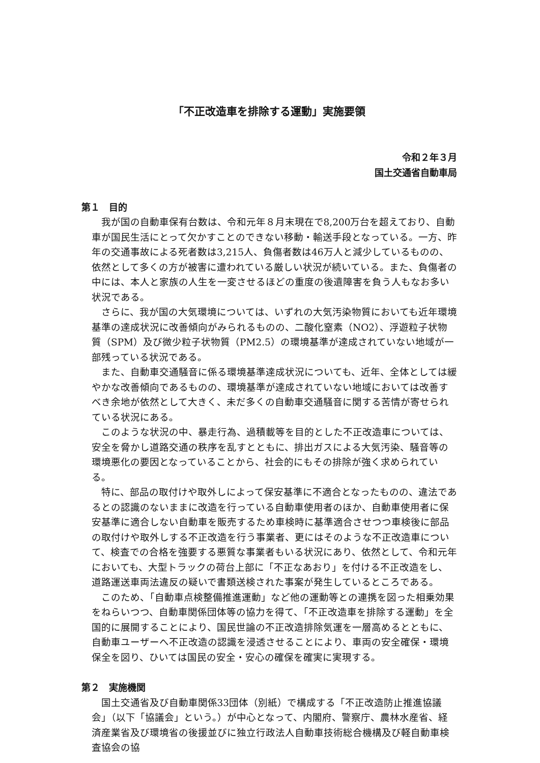「不正改造車を排除する運動」実施要領
令和２年３月
国土交通省自動車局
第１　目的
我が国の自動車保有台数は、令和元年８月末現在で8,200万台を超えており、自動車が国民生活にとって欠かすことのできない移動・輸送手段となっている。一方、昨年の交通事故による死者数は3,215人、負傷者数は46万人と減少しているものの、依然として多くの方が被害に遭われている厳しい状況が続いている。また、負傷者の中には、本人と家族の人生を一変させるほどの重度の後遺障害を負う人もなお多い状況である。
さらに、我が国の大気環境については、いずれの大気汚染物質においても近年環境基準の達成状況に改善傾向がみられるものの、二酸化窒素（NO2）、浮遊粒子状物質（SPM）及び微少粒子状物質（PM2.5）の環境基準が達成されていない地域が一部残っている状況である。
また、自動車交通騒音に係る環境基準達成状況についても、近年、全体としては緩やかな改善傾向であるものの、環境基準が達成されていない地域においては改善すべき余地が依然として大きく、未だ多くの自動車交通騒音に関する苦情が寄せられている状況にある。
このような状況の中、暴走行為、過積載等を目的とした不正改造車については、安全を脅かし道路交通の秩序を乱すとともに、排出ガスによる大気汚染、騒音等の環境悪化の要因となっていることから、社会的にもその排除が強く求められている。
特に、部品の取付けや取外しによって保安基準に不適合となったものの、違法であるとの認識のないままに改造を行っている自動車使用者のほか、自動車使用者に保安基準に適合しない自動車を販売するため車検時に基準適合させつつ車検後に部品の取付けや取外しする不正改造を行う事業者、更にはそのような不正改造車について、検査での合格を強要する悪質な事業者もいる状況にあり、依然として、令和元年においても、大型トラックの荷台上部に「不正なあおり」を付ける不正改造をし、道路運送車両法違反の疑いで書類送検された事案が発生しているところである。
このため、「自動車点検整備推進運動」など他の運動等との連携を図った相乗効果をねらいつつ、自動車関係団体等の協力を得て、「不正改造車を排除する運動」を全国的に展開することにより、国民世論の不正改造排除気運を一層高めるとともに、自動車ユーザーへ不正改造の認識を浸透させることにより、車両の安全確保・環境保全を図り、ひいては国民の安全・安心の確保を確実に実現する。
第２　実施機関
国土交通省及び自動車関係33団体（別紙）で構成する「不正改造防止推進協議会」（以下「協議会」という。）が中心となって、内閣府、警察庁、農林水産省、経済産業省及び環境省の後援並びに独立行政法人自動車技術総合機構及び軽自動車検査協会の協